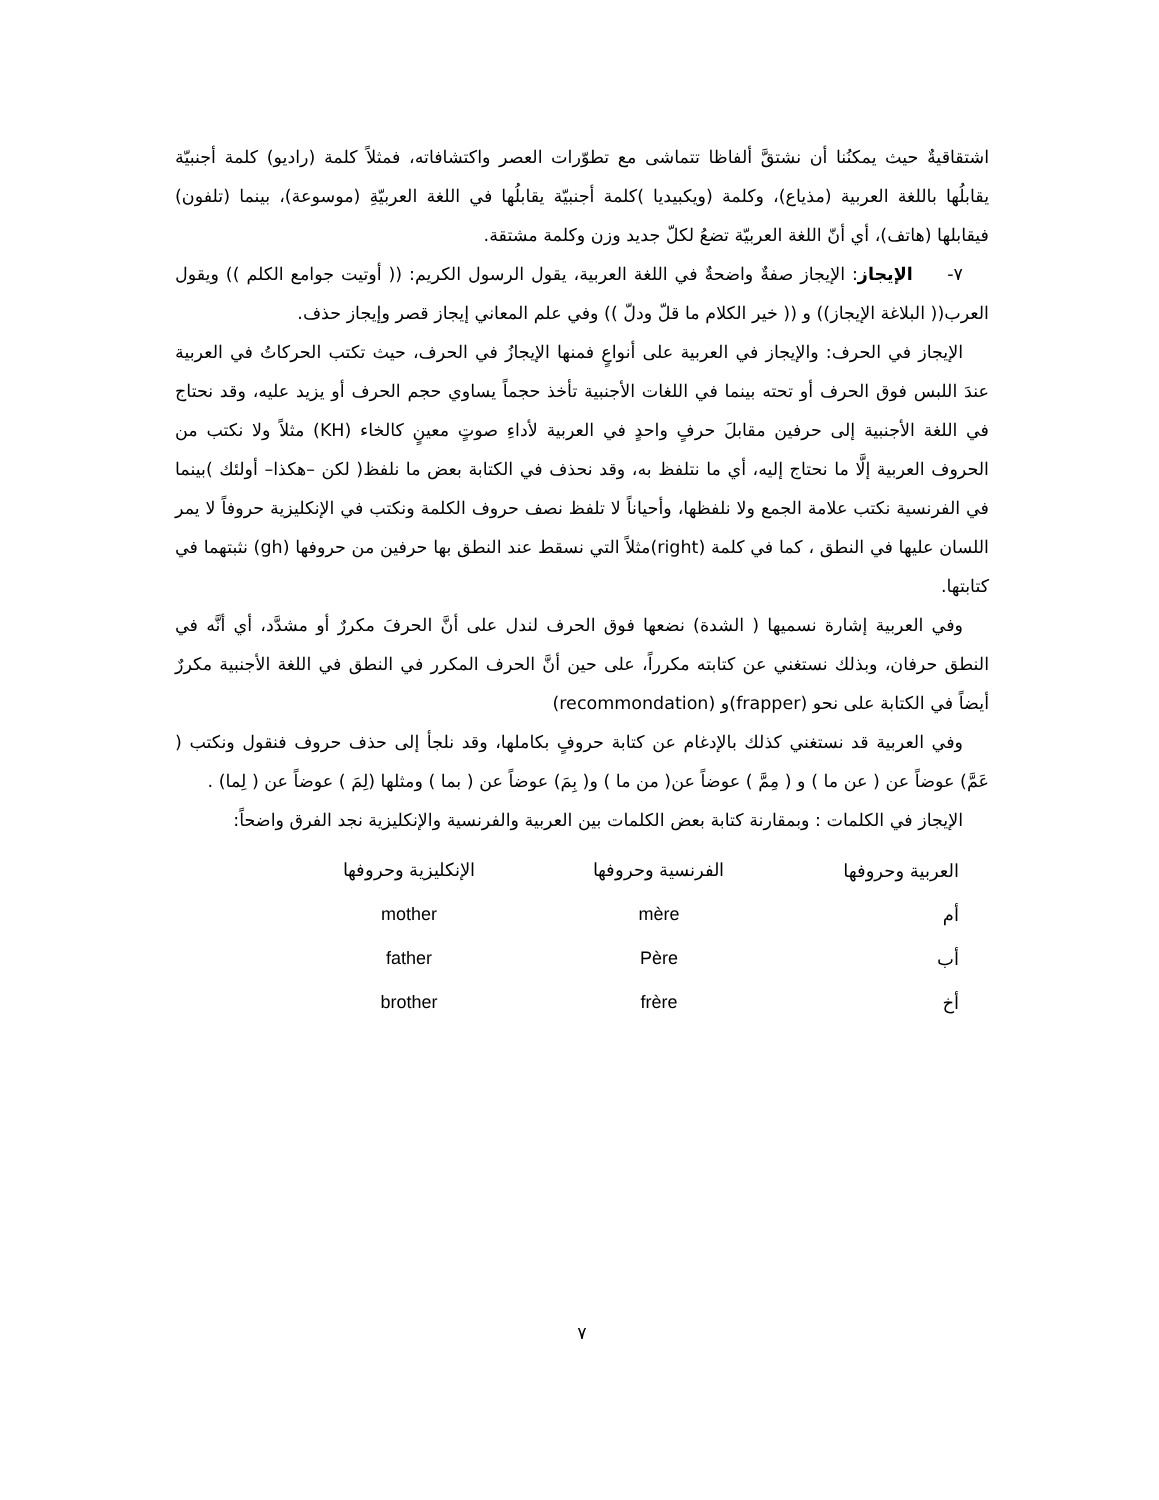اشتقاقيةٌ حيث يمكنُنا أن نشتقَّ ألفاظا تتماشى مع تطوّرات العصر واكتشافاته، فمثلاً كلمة (راديو) كلمة أجنبيّة يقابلُها باللغة العربية (مذياع)، وكلمة (ويكبيديا )كلمة أجنبيّة يقابلُها في اللغة العربيّةِ (موسوعة)، بينما (تلفون) فيقابلها (هاتف)، أي أنّ اللغة العربيّة تضعُ لكلّ جديد وزن وكلمة مشتقة.
٧- الإيجاز: الإيجاز صفةٌ واضحةٌ في اللغة العربية، يقول الرسول الكريم: (( أوتيت جوامع الكلم )) ويقول العرب(( البلاغة الإيجاز)) و (( خير الكلام ما قلّ ودلّ )) وفي علم المعاني إيجاز قصر وإيجاز حذف.
الإيجاز في الحرف: والإيجاز في العربية على أنواعٍ فمنها الإيجازُ في الحرف، حيث تكتب الحركاتُ في العربية عندَ اللبس فوق الحرف أو تحته بينما في اللغات الأجنبية تأخذ حجماً يساوي حجم الحرف أو يزيد عليه، وقد نحتاج في اللغة الأجنبية إلى حرفين مقابلَ حرفٍ واحدٍ في العربية لأداءِ صوتٍ معينٍ كالخاء (KH) مثلاً ولا نكتب من الحروف العربية إلَّا ما نحتاج إليه، أي ما نتلفظ به، وقد نحذف في الكتابة بعض ما نلفظ( لكن –هكذا– أولئك )بينما في الفرنسية نكتب علامة الجمع ولا نلفظها، وأحياناً لا تلفظ نصف حروف الكلمة ونكتب في الإنكليزية حروفاً لا يمر اللسان عليها في النطق ، كما في كلمة (right)مثلاً التي نسقط عند النطق بها حرفين من حروفها (gh) نثبتهما في كتابتها.
وفي العربية إشارة نسميها ( الشدة) نضعها فوق الحرف لندل على أنَّ الحرفَ مكررٌ أو مشدَّد، أي أنَّه في النطق حرفان، وبذلك نستغني عن كتابته مكرراً، على حين أنَّ الحرف المكرر في النطق في اللغة الأجنبية مكررٌ أيضاً في الكتابة على نحو (frapper)و (recommondation)
وفي العربية قد نستغني كذلك بالإدغام عن كتابة حروفٍ بكاملها، وقد نلجأ إلى حذف حروف فنقول ونكتب ( عَمَّ) عوضاً عن ( عن ما ) و ( مِمَّ ) عوضاً عن( من ما ) و( بِمَ) عوضاً عن ( بما ) ومثلها (لِمَ ) عوضاً عن ( لِما) .
الإيجاز في الكلمات : وبمقارنة كتابة بعض الكلمات بين العربية والفرنسية والإنكليزية نجد الفرق واضحاً:
| العربية وحروفها | الفرنسية وحروفها | الإنكليزية وحروفها |
| --- | --- | --- |
| أم | mère | mother |
| أب | Père | father |
| أخ | frère | brother |
٧